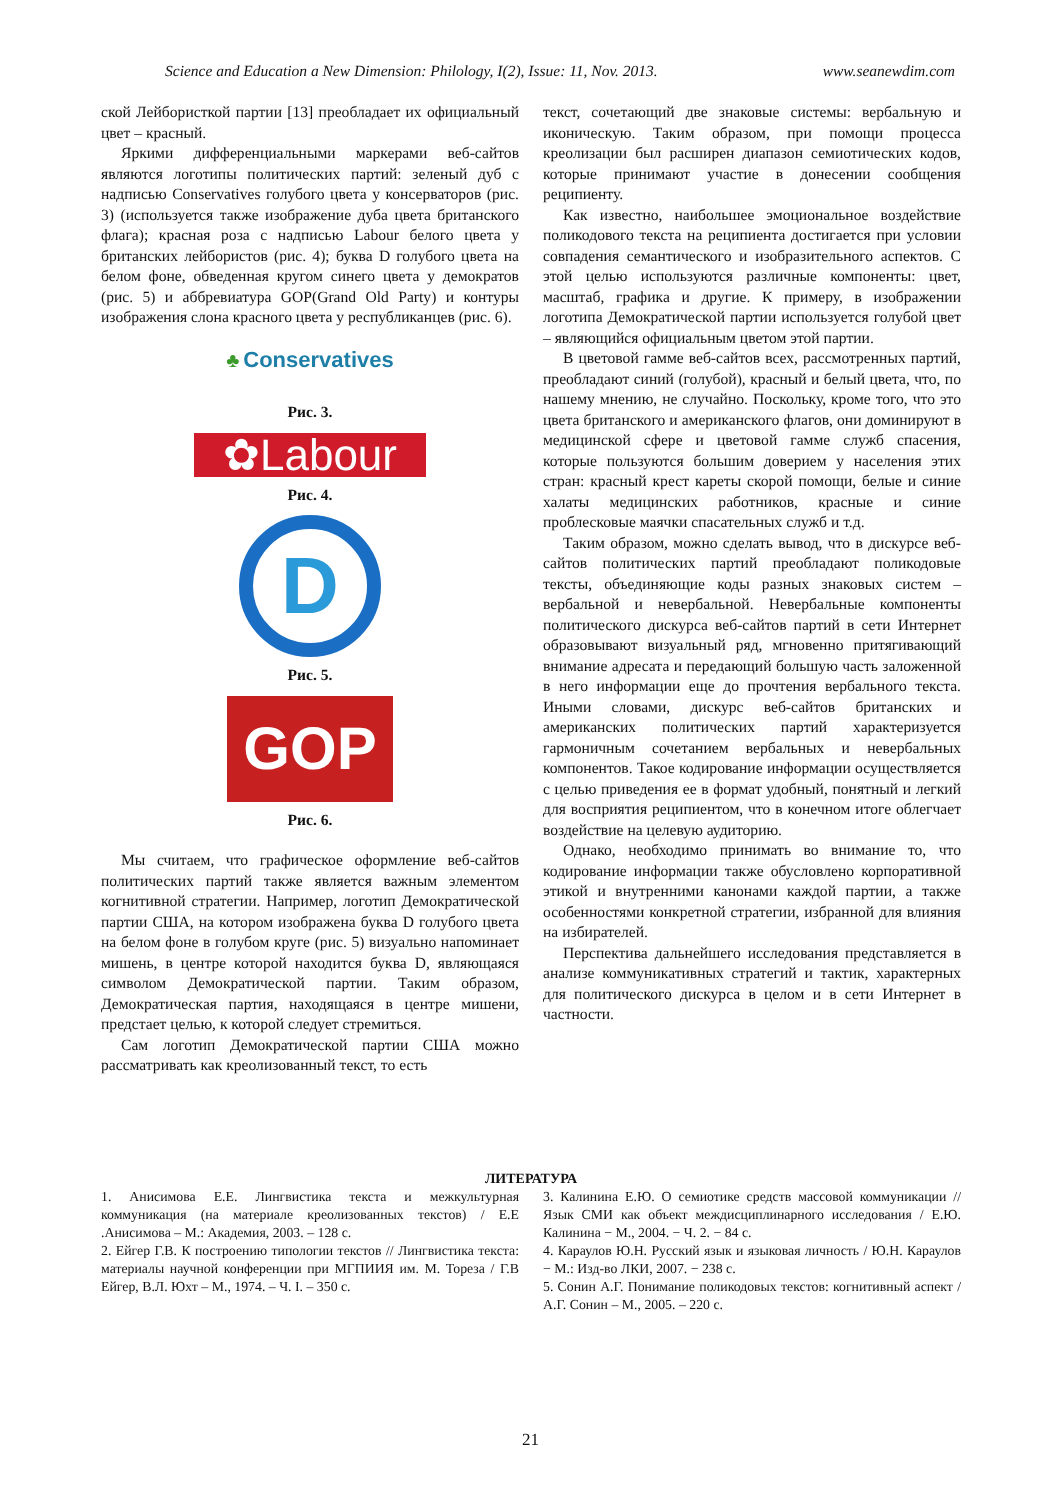Science and Education a New Dimension: Philology, I(2), Issue: 11, Nov. 2013. www.seanewdim.com
ской Лейбористкой партии [13] преобладает их официальный цвет – красный.
Яркими дифференциальными маркерами веб-сайтов являются логотипы политических партий: зеленый дуб с надписью Conservatives голубого цвета у консерваторов (рис. 3) (используется также изображение дуба цвета британского флага); красная роза с надписью Labour белого цвета у британских лейбористов (рис. 4); буква D голубого цвета на белом фоне, обведенная кругом синего цвета у демократов (рис. 5) и аббревиатура GOP(Grand Old Party) и контуры изображения слона красного цвета у республиканцев (рис. 6).
♣ Conservatives
Рис. 3.
✿Labour
Рис. 4.
D
Рис. 5.
GOP
Рис. 6.
Мы считаем, что графическое оформление веб-сайтов политических партий также является важным элементом когнитивной стратегии. Например, логотип Демократической партии США, на котором изображена буква D голубого цвета на белом фоне в голубом круге (рис. 5) визуально напоминает мишень, в центре которой находится буква D, являющаяся символом Демократической партии. Таким образом, Демократическая партия, находящаяся в центре мишени, предстает целью, к которой следует стремиться.
Сам логотип Демократической партии США можно рассматривать как креолизованный текст, то есть
текст, сочетающий две знаковые системы: вербальную и иконическую. Таким образом, при помощи процесса креолизации был расширен диапазон семиотических кодов, которые принимают участие в донесении сообщения реципиенту.
Как известно, наибольшее эмоциональное воздействие поликодового текста на реципиента достигается при условии совпадения семантического и изобразительного аспектов. С этой целью используются различные компоненты: цвет, масштаб, графика и другие. К примеру, в изображении логотипа Демократической партии используется голубой цвет – являющийся официальным цветом этой партии.
В цветовой гамме веб-сайтов всех, рассмотренных партий, преобладают синий (голубой), красный и белый цвета, что, по нашему мнению, не случайно. Поскольку, кроме того, что это цвета британского и американского флагов, они доминируют в медицинской сфере и цветовой гамме служб спасения, которые пользуются большим доверием у населения этих стран: красный крест кареты скорой помощи, белые и синие халаты медицинских работников, красные и синие проблесковые маячки спасательных служб и т.д.
Таким образом, можно сделать вывод, что в дискурсе веб-сайтов политических партий преобладают поликодовые тексты, объединяющие коды разных знаковых систем – вербальной и невербальной. Невербальные компоненты политического дискурса веб-сайтов партий в сети Интернет образовывают визуальный ряд, мгновенно притягивающий внимание адресата и передающий большую часть заложенной в него информации еще до прочтения вербального текста. Иными словами, дискурс веб-сайтов британских и американских политических партий характеризуется гармоничным сочетанием вербальных и невербальных компонентов. Такое кодирование информации осуществляется с целью приведения ее в формат удобный, понятный и легкий для восприятия реципиентом, что в конечном итоге облегчает воздействие на целевую аудиторию.
Однако, необходимо принимать во внимание то, что кодирование информации также обусловлено корпоративной этикой и внутренними канонами каждой партии, а также особенностями конкретной стратегии, избранной для влияния на избирателей.
Перспектива дальнейшего исследования представляется в анализе коммуникативных стратегий и тактик, характерных для политического дискурса в целом и в сети Интернет в частности.
ЛИТЕРАТУРА
1. Анисимова Е.Е. Лингвистика текста и межкультурная коммуникация (на материале креолизованных текстов) / Е.Е .Анисимова – М.: Академия, 2003. – 128 с.
2. Ейгер Г.В. К построению типологии текстов // Лингвистика текста: материалы научной конференции при МГПИИЯ им. М. Тореза / Г.В Ейгер, В.Л. Юхт – М., 1974. – Ч. I. – 350 с.
3. Калинина Е.Ю. О семиотике средств массовой коммуникации // Язык СМИ как объект междисциплинарного исследования / Е.Ю. Калинина − М., 2004. − Ч. 2. − 84 с.
4. Караулов Ю.Н. Русский язык и языковая личность / Ю.Н. Караулов − М.: Изд-во ЛКИ, 2007. − 238 с.
5. Сонин А.Г. Понимание поликодовых текстов: когнитивный аспект / А.Г. Сонин – М., 2005. – 220 с.
21